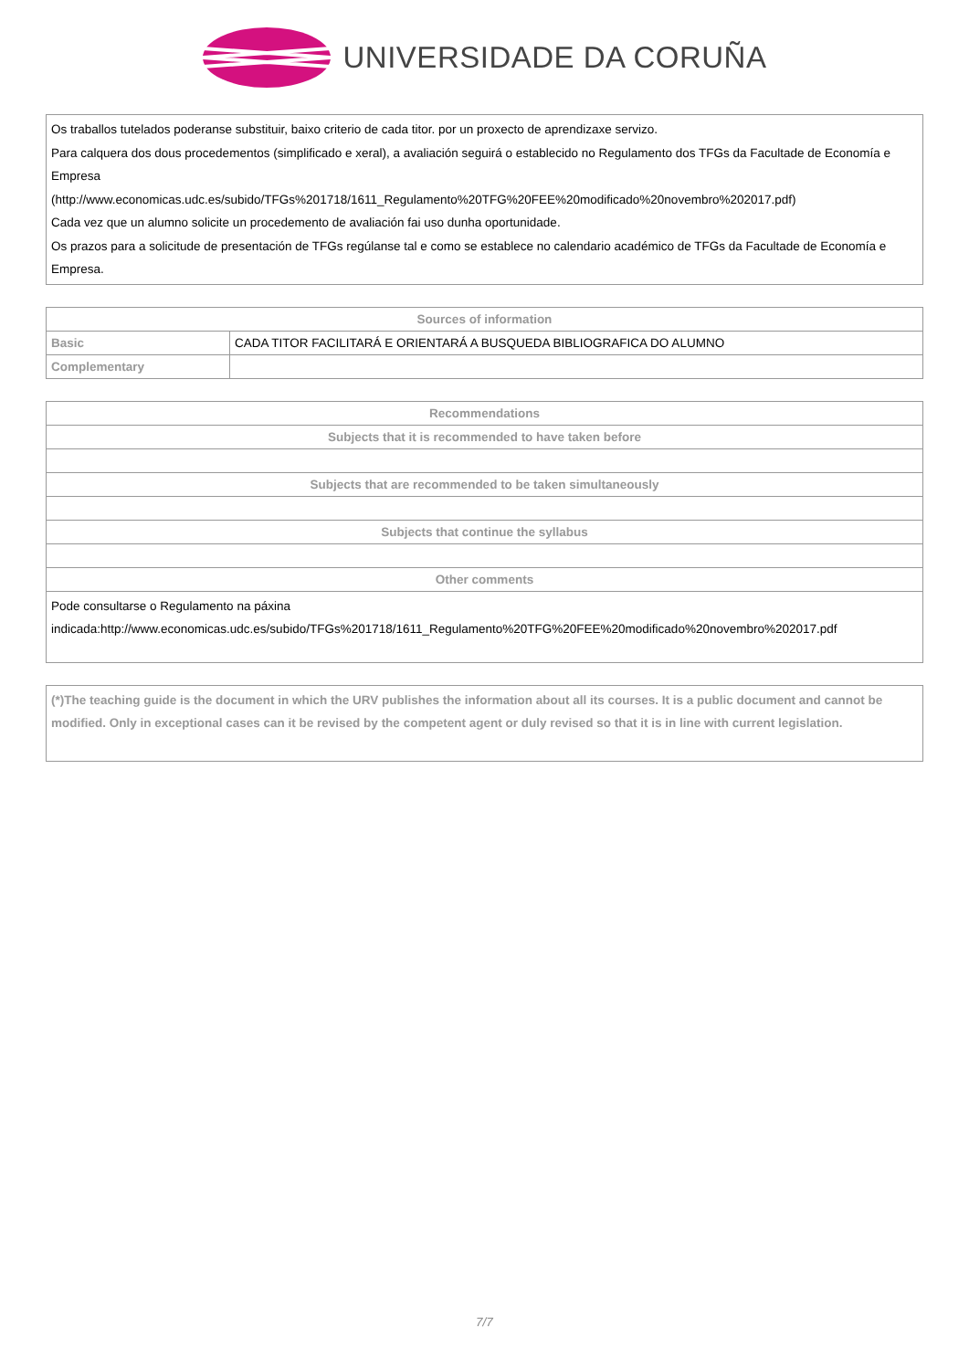UNIVERSIDADE DA CORUÑA
Os traballos tutelados poderanse substituir, baixo criterio de cada titor. por un proxecto de aprendizaxe servizo.
Para calquera dos dous procedementos (simplificado e xeral), a avaliación seguirá o establecido no Regulamento dos TFGs da Facultade de Economía e Empresa
(http://www.economicas.udc.es/subido/TFGs%201718/1611_Regulamento%20TFG%20FEE%20modificado%20novembro%202017.pdf)
Cada vez que un alumno solicite un procedemento de avaliación fai uso dunha oportunidade.
Os prazos para a solicitude de presentación de TFGs regúlanse tal e como se establece no calendario académico de TFGs da Facultade de Economía e Empresa.
| Sources of information | |
| --- | --- |
| Basic | CADA TITOR FACILITARÁ E ORIENTARÁ A BUSQUEDA BIBLIOGRAFICA DO ALUMNO |
| Complementary | |
| Recommendations |
| --- |
| Subjects that it is recommended to have taken before |
| Subjects that are recommended to be taken simultaneously |
| Subjects that continue the syllabus |
| Other comments |
| Pode consultarse o Regulamento na páxina indicada:http://www.economicas.udc.es/subido/TFGs%201718/1611_Regulamento%20TFG%20FEE%20modificado%20novembro%202017.pdf |
(*)The teaching guide is the document in which the URV publishes the information about all its courses. It is a public document and cannot be modified. Only in exceptional cases can it be revised by the competent agent or duly revised so that it is in line with current legislation.
7/7